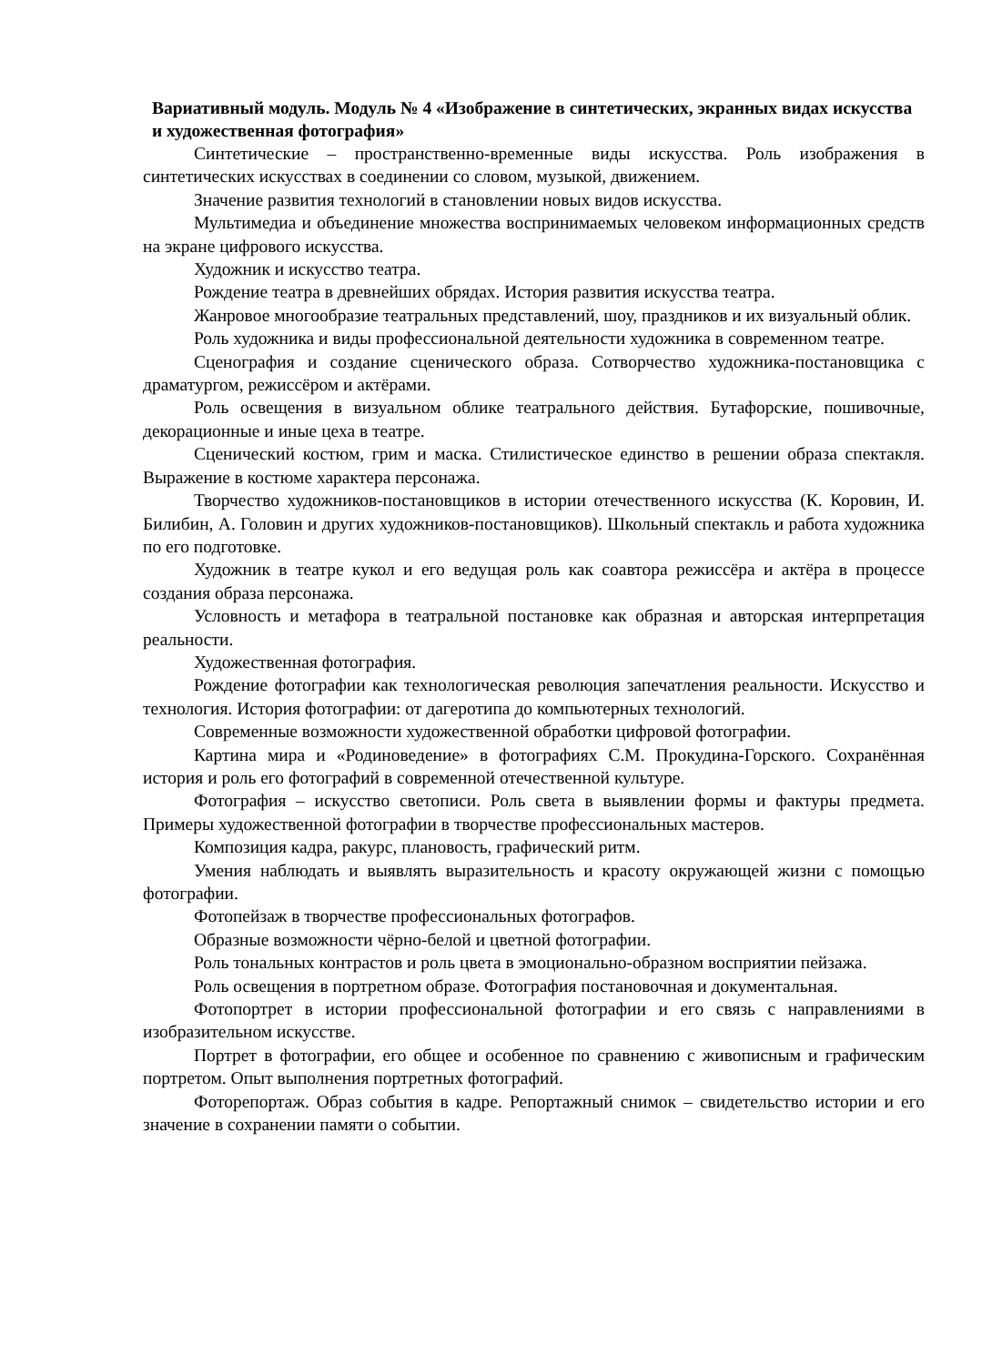Вариативный модуль. Модуль № 4 «Изображение в синтетических, экранных видах искусства и художественная фотография»
Синтетические – пространственно-временные виды искусства. Роль изображения в синтетических искусствах в соединении со словом, музыкой, движением.
Значение развития технологий в становлении новых видов искусства.
Мультимедиа и объединение множества воспринимаемых человеком информационных средств на экране цифрового искусства.
Художник и искусство театра.
Рождение театра в древнейших обрядах. История развития искусства театра.
Жанровое многообразие театральных представлений, шоу, праздников и их визуальный облик.
Роль художника и виды профессиональной деятельности художника в современном театре.
Сценография и создание сценического образа. Сотворчество художника-постановщика с драматургом, режиссёром и актёрами.
Роль освещения в визуальном облике театрального действия. Бутафорские, пошивочные, декорационные и иные цеха в театре.
Сценический костюм, грим и маска. Стилистическое единство в решении образа спектакля. Выражение в костюме характера персонажа.
Творчество художников-постановщиков в истории отечественного искусства (К. Коровин, И. Билибин, А. Головин и других художников-постановщиков). Школьный спектакль и работа художника по его подготовке.
Художник в театре кукол и его ведущая роль как соавтора режиссёра и актёра в процессе создания образа персонажа.
Условность и метафора в театральной постановке как образная и авторская интерпретация реальности.
Художественная фотография.
Рождение фотографии как технологическая революция запечатления реальности. Искусство и технология. История фотографии: от дагеротипа до компьютерных технологий.
Современные возможности художественной обработки цифровой фотографии.
Картина мира и «Родиноведение» в фотографиях С.М. Прокудина-Горского. Сохранённая история и роль его фотографий в современной отечественной культуре.
Фотография – искусство светописи. Роль света в выявлении формы и фактуры предмета. Примеры художественной фотографии в творчестве профессиональных мастеров.
Композиция кадра, ракурс, плановость, графический ритм.
Умения наблюдать и выявлять выразительность и красоту окружающей жизни с помощью фотографии.
Фотопейзаж в творчестве профессиональных фотографов.
Образные возможности чёрно-белой и цветной фотографии.
Роль тональных контрастов и роль цвета в эмоционально-образном восприятии пейзажа.
Роль освещения в портретном образе. Фотография постановочная и документальная.
Фотопортрет в истории профессиональной фотографии и его связь с направлениями в изобразительном искусстве.
Портрет в фотографии, его общее и особенное по сравнению с живописным и графическим портретом. Опыт выполнения портретных фотографий.
Фоторепортаж. Образ события в кадре. Репортажный снимок – свидетельство истории и его значение в сохранении памяти о событии.